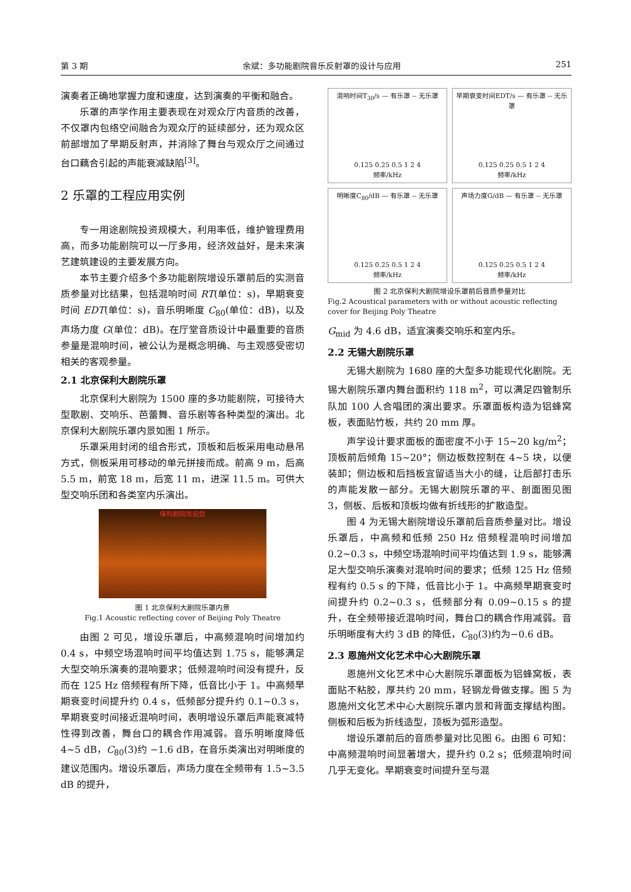第 3 期 余斌：多功能剧院音乐反射罩的设计与应用 251
演奏者正确地掌握力度和速度，达到演奏的平衡和融合。
乐罩的声学作用主要表现在对观众厅内音质的改善，不仅罩内包络空间融合为观众厅的延续部分，还为观众区前部增加了早期反射声，并消除了舞台与观众厅之间通过台口藕合引起的声能衰减缺陷<sup>[3]</sup>。
2 乐罩的工程应用实例
专一用途剧院投资规模大，利用率低，维护管理费用高，而多功能剧院可以一厅多用，经济效益好，是未来演艺建筑建设的主要发展方向。
本节主要介绍多个多功能剧院增设乐罩前后的实测音质参量对比结果，包括混响时间 RT(单位：s)，早期衰变时间 EDT(单位：s)，音乐明晰度 C<sub>80</sub>(单位：dB)，以及声场力度 G(单位：dB)。在厅堂音质设计中最重要的音质参量是混响时间，被公认为是概念明确、与主观感受密切相关的客观参量。
2.1 北京保利大剧院乐罩
北京保利大剧院为 1500 座的多功能剧院，可接待大型歌剧、交响乐、芭蕾舞、音乐剧等各种类型的演出。北京保利大剧院乐罩内景如图 1 所示。
乐罩采用封闭的组合形式，顶板和后板采用电动悬吊方式，侧板采用可移动的单元拼接而成。前高 9 m，后高 5.5 m，前宽 18 m，后宽 11 m，进深 11.5 m。可供大型交响乐团和各类室内乐演出。
保利剧院欢迎您
图 1 北京保利大剧院乐罩内景
Fig.1 Acoustic reflecting cover of Beijing Poly Theatre
由图 2 可见，增设乐罩后，中高频混响时间增加约 0.4 s，中频空场混响时间平均值达到 1.75 s，能够满足大型交响乐演奏的混响要求；低频混响时间没有提升，反而在 125 Hz 倍频程有所下降，低音比小于 1。中高频早期衰变时间提升约 0.4 s，低频部分提升约 0.1~0.3 s，早期衰变时间接近混响时间，表明增设乐罩后声能衰减特性得到改善，舞台口的耦合作用减弱。音乐明晰度降低 4~5 dB，C<sub>80</sub>(3)约 −1.6 dB，在音乐类演出对明晰度的建议范围内。增设乐罩后，声场力度在全频带有 1.5~3.5 dB 的提升，
混响时间T<sub>30</sub>/s — 有乐罩 -- 无乐罩
0.125 0.25 0.5 1 2 4
频率/kHz
早期衰变时间EDT/s — 有乐罩 -- 无乐罩
0.125 0.25 0.5 1 2 4
频率/kHz
明晰度C<sub>80</sub>/dB — 有乐罩 -- 无乐罩
0.125 0.25 0.5 1 2 4
频率/kHz
声场力度G/dB — 有乐罩 -- 无乐罩
0.125 0.25 0.5 1 2 4
频率/kHz
图 2 北京保利大剧院增设乐罩前后音质参量对比
Fig.2 Acoustical parameters with or without acoustic reflecting cover for Beijing Poly Theatre
G<sub>mid</sub> 为 4.6 dB，适宜演奏交响乐和室内乐。
2.2 无锡大剧院乐罩
无锡大剧院为 1680 座的大型多功能现代化剧院。无锡大剧院乐罩内舞台面积约 118 m<sup>2</sup>，可以满足四管制乐队加 100 人合唱团的演出要求。乐罩面板构造为铝蜂窝板，表面贴竹板，共约 20 mm 厚。
声学设计要求面板的面密度不小于 15~20 kg/m<sup>2</sup>；顶板前后倾角 15~20°；侧边板数控制在 4~5 块，以便装卸；侧边板和后挡板宜留适当大小的缝，让后部打击乐的声能发散一部分。无锡大剧院乐罩的平、剖面图见图 3，侧板、后板和顶板均做有折线形的扩散造型。
图 4 为无锡大剧院增设乐罩前后音质参量对比。增设乐罩后，中高频和低频 250 Hz 倍频程混响时间增加 0.2~0.3 s，中频空场混响时间平均值达到 1.9 s，能够满足大型交响乐演奏对混响时间的要求；低频 125 Hz 倍频程有约 0.5 s 的下降，低音比小于 1。中高频早期衰变时间提升约 0.2~0.3 s，低频部分有 0.09~0.15 s 的提升，在全频带接近混响时间，舞台口的耦合作用减弱。音乐明晰度有大约 3 dB 的降低，C<sub>80</sub>(3)约为−0.6 dB。
2.3 恩施州文化艺术中心大剧院乐罩
恩施州文化艺术中心大剧院乐罩面板为铝蜂窝板，表面贴不粘胶，厚共约 20 mm，轻钢龙骨做支撑。图 5 为恩施州文化艺术中心大剧院乐罩内景和背面支撑结构图。侧板和后板为折线造型，顶板为弧形造型。
增设乐罩前后的音质参量对比见图 6。由图 6 可知：中高频混响时间显著增大，提升约 0.2 s；低频混响时间几乎无变化。早期衰变时间提升至与混